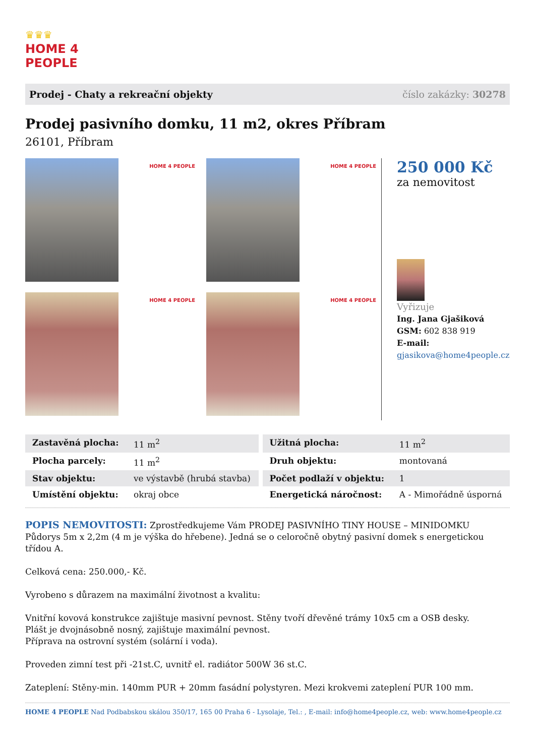♛♛♛
HOME 4
PEOPLE
Prodej - Chaty a rekreační objekty číslo zakázky: 30278
Prodej pasivního domku, 11 m2, okres Příbram
26101, Příbram
HOME 4 PEOPLE
HOME 4 PEOPLE
HOME 4 PEOPLE
HOME 4 PEOPLE
250 000 Kč
za nemovitost
Vyřizuje
Ing. Jana Gjašiková
GSM: 602 838 919
E-mail:
gjasikova@home4people.cz
| Zastavěná plocha: | 11 m<sup>2</sup> | | Užitná plocha: | 11 m<sup>2</sup> |
| Plocha parcely: | 11 m<sup>2</sup> | | Druh objektu: | montovaná |
| Stav objektu: | ve výstavbě (hrubá stavba) | | Počet podlaží v objektu: | 1 |
| Umístění objektu: | okraj obce | | Energetická náročnost: | A - Mimořádně úsporná |
POPIS NEMOVITOSTI: Zprostředkujeme Vám PRODEJ PASIVNÍHO TINY HOUSE – MINIDOMKU
Půdorys 5m x 2,2m (4 m je výška do hřebene). Jedná se o celoročně obytný pasivní domek s energetickou třídou A.
Celková cena: 250.000,- Kč.
Vyrobeno s důrazem na maximální životnost a kvalitu:
Vnitřní kovová konstrukce zajištuje masivní pevnost. Stěny tvoří dřevěné trámy 10x5 cm a OSB desky.
Plášt je dvojnásobně nosný, zajištuje maximální pevnost.
Příprava na ostrovní systém (solární i voda).
Proveden zimní test při -21st.C, uvnitř el. radiátor 500W 36 st.C.
Zateplení: Stěny-min. 140mm PUR + 20mm fasádní polystyren. Mezi krokvemi zateplení PUR 100 mm.
HOME 4 PEOPLE Nad Podbabskou skálou 350/17, 165 00 Praha 6 - Lysolaje, Tel.: , E-mail: info@home4people.cz, web: www.home4people.cz